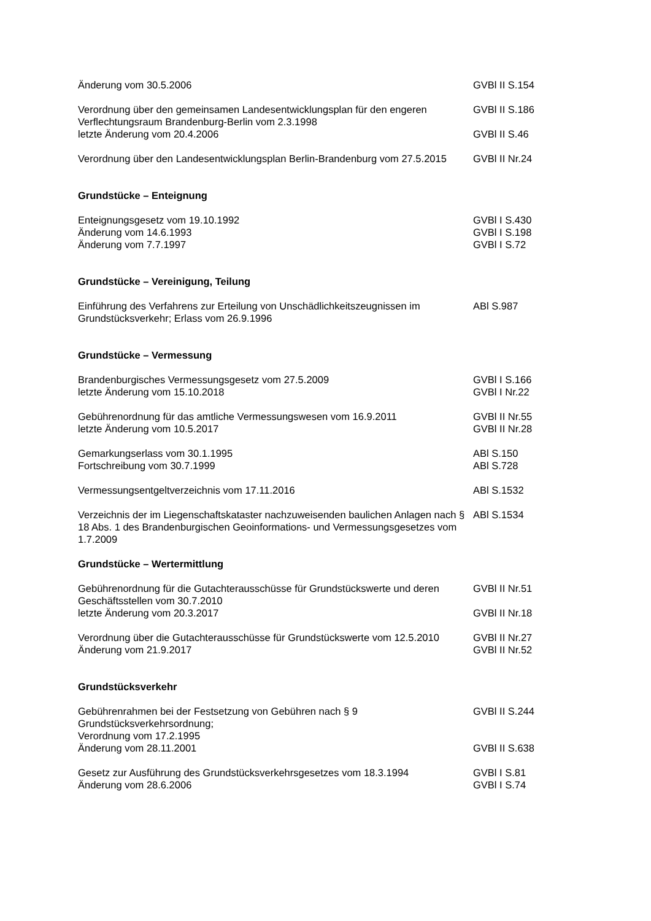Änderung vom 30.5.2006 GVBl II S.154
Verordnung über den gemeinsamen Landesentwicklungsplan für den engeren Verflechtungsraum Brandenburg-Berlin vom 2.3.1998
GVBl II S.186
letzte Änderung vom 20.4.2006 GVBl II S.46
Verordnung über den Landesentwicklungsplan Berlin-Brandenburg vom 27.5.2015
GVBl II Nr.24
Grundstücke – Enteignung
Enteignungsgesetz vom 19.10.1992 GVBl I S.430
Änderung vom 14.6.1993 GVBl I S.198
Änderung vom 7.7.1997 GVBl I S.72
Grundstücke – Vereinigung, Teilung
Einführung des Verfahrens zur Erteilung von Unschädlichkeitszeugnissen im Grundstücksverkehr; Erlass vom 26.9.1996
ABl S.987
Grundstücke – Vermessung
Brandenburgisches Vermessungsgesetz vom 27.5.2009 GVBl I S.166
letzte Änderung vom 15.10.2018 GVBl I Nr.22
Gebührenordnung für das amtliche Vermessungswesen vom 16.9.2011 GVBl II Nr.55
letzte Änderung vom 10.5.2017 GVBl II Nr.28
Gemarkungserlass vom 30.1.1995 ABl S.150
Fortschreibung vom 30.7.1999 ABl S.728
Vermessungsentgeltverzeichnis vom 17.11.2016 ABl S.1532
Verzeichnis der im Liegenschaftskataster nachzuweisenden baulichen Anlagen nach § 18 Abs. 1 des Brandenburgischen Geoinformations- und Vermessungsgesetzes vom 1.7.2009
ABl S.1534
Grundstücke – Wertermittlung
Gebührenordnung für die Gutachterausschüsse für Grundstückswerte und deren Geschäftsstellen vom 30.7.2010
GVBl II Nr.51
letzte Änderung vom 20.3.2017 GVBl II Nr.18
Verordnung über die Gutachterausschüsse für Grundstückswerte vom 12.5.2010
GVBl II Nr.27
Änderung vom 21.9.2017 GVBl II Nr.52
Grundstücksverkehr
Gebührenrahmen bei der Festsetzung von Gebühren nach § 9 Grundstücksverkehrsordnung;
Verordnung vom 17.2.1995
GVBl II S.244
Änderung vom 28.11.2001 GVBl II S.638
Gesetz zur Ausführung des Grundstücksverkehrsgesetzes vom 18.3.1994
GVBl I S.81
Änderung vom 28.6.2006 GVBl I S.74